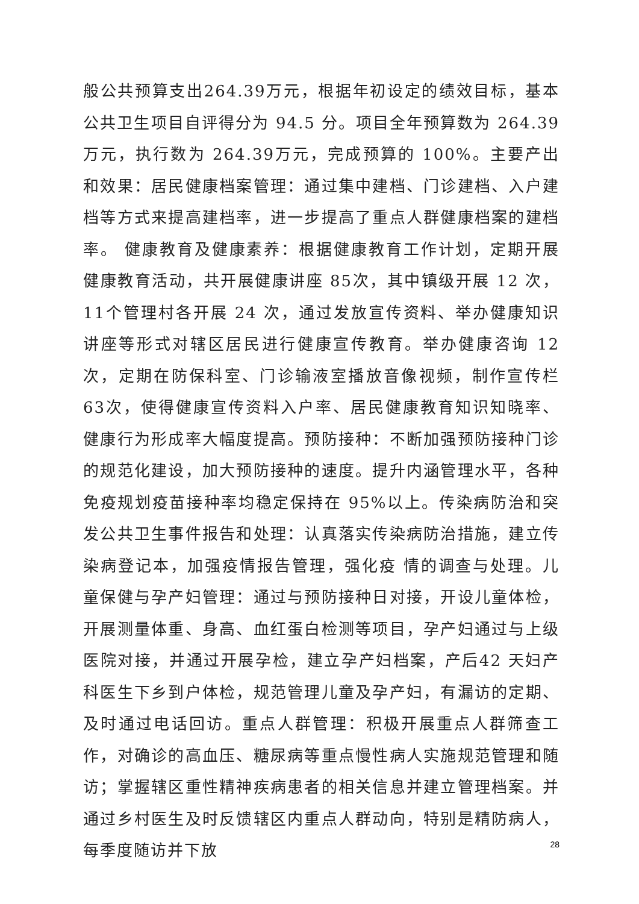般公共预算支出264.39万元，根据年初设定的绩效目标，基本公共卫生项目自评得分为 94.5 分。项目全年预算数为 264.39万元，执行数为 264.39万元，完成预算的 100%。主要产出和效果：居民健康档案管理：通过集中建档、门诊建档、入户建档等方式来提高建档率，进一步提高了重点人群健康档案的建档率。 健康教育及健康素养：根据健康教育工作计划，定期开展健康教育活动，共开展健康讲座 85次，其中镇级开展 12 次，11个管理村各开展 24 次，通过发放宣传资料、举办健康知识讲座等形式对辖区居民进行健康宣传教育。举办健康咨询 12次，定期在防保科室、门诊输液室播放音像视频，制作宣传栏 63次，使得健康宣传资料入户率、居民健康教育知识知晓率、健康行为形成率大幅度提高。预防接种：不断加强预防接种门诊的规范化建设，加大预防接种的速度。提升内涵管理水平，各种免疫规划疫苗接种率均稳定保持在 95%以上。传染病防治和突发公共卫生事件报告和处理：认真落实传染病防治措施，建立传染病登记本，加强疫情报告管理，强化疫 情的调查与处理。儿童保健与孕产妇管理：通过与预防接种日对接，开设儿童体检，开展测量体重、身高、血红蛋白检测等项目，孕产妇通过与上级医院对接，并通过开展孕检，建立孕产妇档案，产后42 天妇产科医生下乡到户体检，规范管理儿童及孕产妇，有漏访的定期、及时通过电话回访。重点人群管理：积极开展重点人群筛查工作，对确诊的高血压、糖尿病等重点慢性病人实施规范管理和随访；掌握辖区重性精神疾病患者的相关信息并建立管理档案。并通过乡村医生及时反馈辖区内重点人群动向，特别是精防病人，每季度随访并下放
28